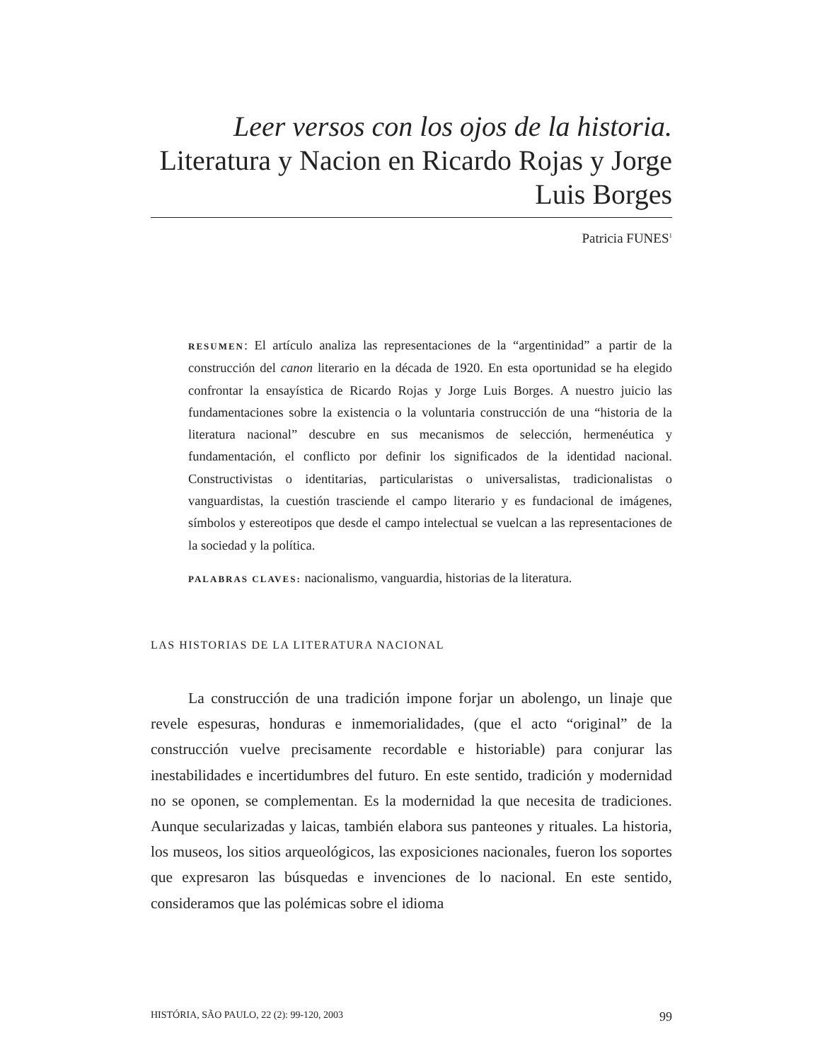Leer versos con los ojos de la historia. Literatura y Nacion en Ricardo Rojas y Jorge Luis Borges
Patricia FUNES<sup>1</sup>
RESUMEN: El artículo analiza las representaciones de la “argentinidad” a partir de la construcción del canon literario en la década de 1920. En esta oportunidad se ha elegido confrontar la ensayística de Ricardo Rojas y Jorge Luis Borges. A nuestro juicio las fundamentaciones sobre la existencia o la voluntaria construcción de una “historia de la literatura nacional” descubre en sus mecanismos de selección, hermenéutica y fundamentación, el conflicto por definir los significados de la identidad nacional. Constructivistas o identitarias, particularistas o universalistas, tradicionalistas o vanguardistas, la cuestión trasciende el campo literario y es fundacional de imágenes, símbolos y estereotipos que desde el campo intelectual se vuelcan a las representaciones de la sociedad y la política.
PALABRAS CLAVES: nacionalismo, vanguardia, historias de la literatura.
LAS HISTORIAS DE LA LITERATURA NACIONAL
La construcción de una tradición impone forjar un abolengo, un linaje que revele espesuras, honduras e inmemorialidades, (que el acto “original” de la construcción vuelve precisamente recordable e historiable) para conjurar las inestabilidades e incertidumbres del futuro. En este sentido, tradición y modernidad no se oponen, se complementan. Es la modernidad la que necesita de tradiciones. Aunque secularizadas y laicas, también elabora sus panteones y rituales. La historia, los museos, los sitios arqueológicos, las exposiciones nacionales, fueron los soportes que expresaron las búsquedas e invenciones de lo nacional. En este sentido, consideramos que las polémicas sobre el idioma
HISTÓRIA, SÃO PAULO, 22 (2): 99-120, 2003 99